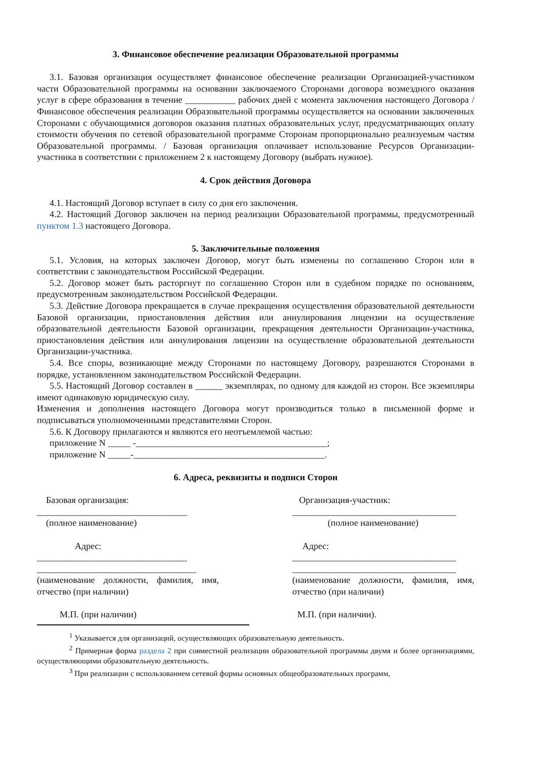3. Финансовое обеспечение реализации Образовательной программы
3.1. Базовая организация осуществляет финансовое обеспечение реализации Организацией-участником части Образовательной программы на основании заключаемого Сторонами договора возмездного оказания услуг в сфере образования в течение ___________ рабочих дней с момента заключения настоящего Договора / Финансовое обеспечения реализации Образовательной программы осуществляется на основании заключенных Сторонами с обучающимися договоров оказания платных образовательных услуг, предусматривающих оплату стоимости обучения по сетевой образовательной программе Сторонам пропорционально реализуемым частям Образовательной программы. / Базовая организация оплачивает использование Ресурсов Организации-участника в соответствии с приложением 2 к настоящему Договору (выбрать нужное).
4. Срок действия Договора
4.1. Настоящий Договор вступает в силу со дня его заключения.
4.2. Настоящий Договор заключен на период реализации Образовательной программы, предусмотренный пунктом 1.3 настоящего Договора.
5. Заключительные положения
5.1. Условия, на которых заключен Договор, могут быть изменены по соглашению Сторон или в соответствии с законодательством Российской Федерации.
5.2. Договор может быть расторгнут по соглашению Сторон или в судебном порядке по основаниям, предусмотренным законодательством Российской Федерации.
5.3. Действие Договора прекращается в случае прекращения осуществления образовательной деятельности Базовой организации, приостановления действия или аннулирования лицензии на осуществление образовательной деятельности Базовой организации, прекращения деятельности Организации-участника, приостановления действия или аннулирования лицензии на осуществление образовательной деятельности Организации-участника.
5.4. Все споры, возникающие между Сторонами по настоящему Договору, разрешаются Сторонами в порядке, установленном законодательством Российской Федерации.
5.5. Настоящий Договор составлен в ______ экземплярах, по одному для каждой из сторон. Все экземпляры имеют одинаковую юридическую силу.
Изменения и дополнения настоящего Договора могут производиться только в письменной форме и подписываться уполномоченными представителями Сторон.
5.6. К Договору прилагаются и являются его неотъемлемой частью:
приложение N _____ -__________________________________________;
приложение N _____-__________________________________________.
6. Адреса, реквизиты и подписи Сторон
Базовая организация:
_________________________________
(полное наименование)
Адрес:
_________________________________
___________________________________
(наименование должности, фамилия, имя, отчество (при наличии)
М.П. (при наличии)
Организация-участник:
____________________________________
(полное наименование)
Адрес:
____________________________________
____________________________________
(наименование должности, фамилия, имя, отчество (при наличии)
М.П. (при наличии).
<sup>1</sup> Указывается для организаций, осуществляющих образовательную деятельность.
<sup>2</sup> Примерная форма раздела 2 при совместной реализации образовательной программы двумя и более организациями, осуществляющими образовательную деятельность.
<sup>3</sup> При реализации с использованием сетевой формы основных общеобразовательных программ,